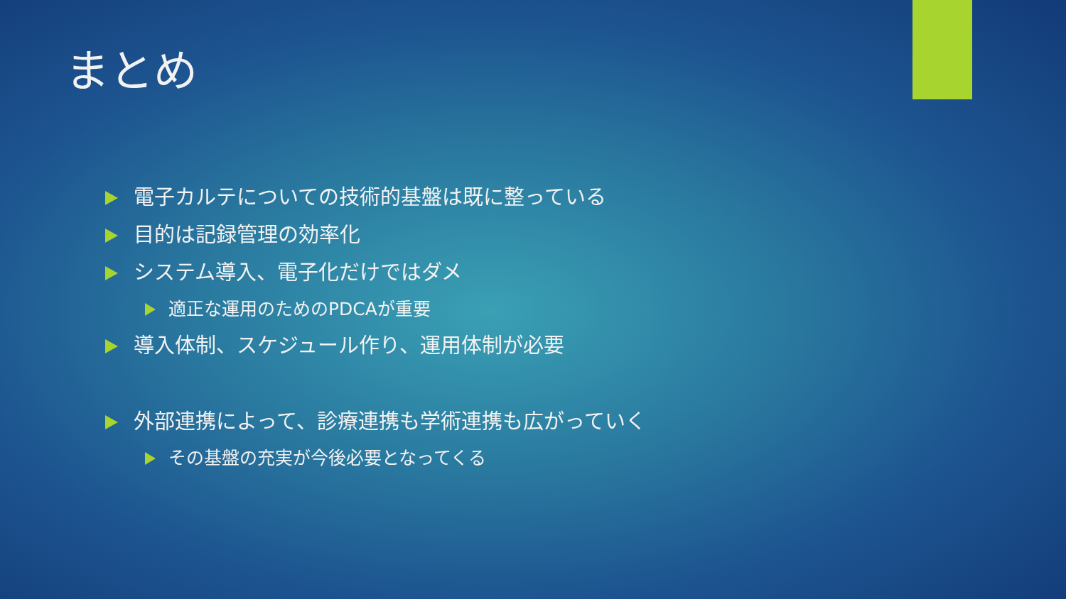まとめ
電子カルテについての技術的基盤は既に整っている
目的は記録管理の効率化
システム導入、電子化だけではダメ
適正な運用のためのPDCAが重要
導入体制、スケジュール作り、運用体制が必要
外部連携によって、診療連携も学術連携も広がっていく
その基盤の充実が今後必要となってくる